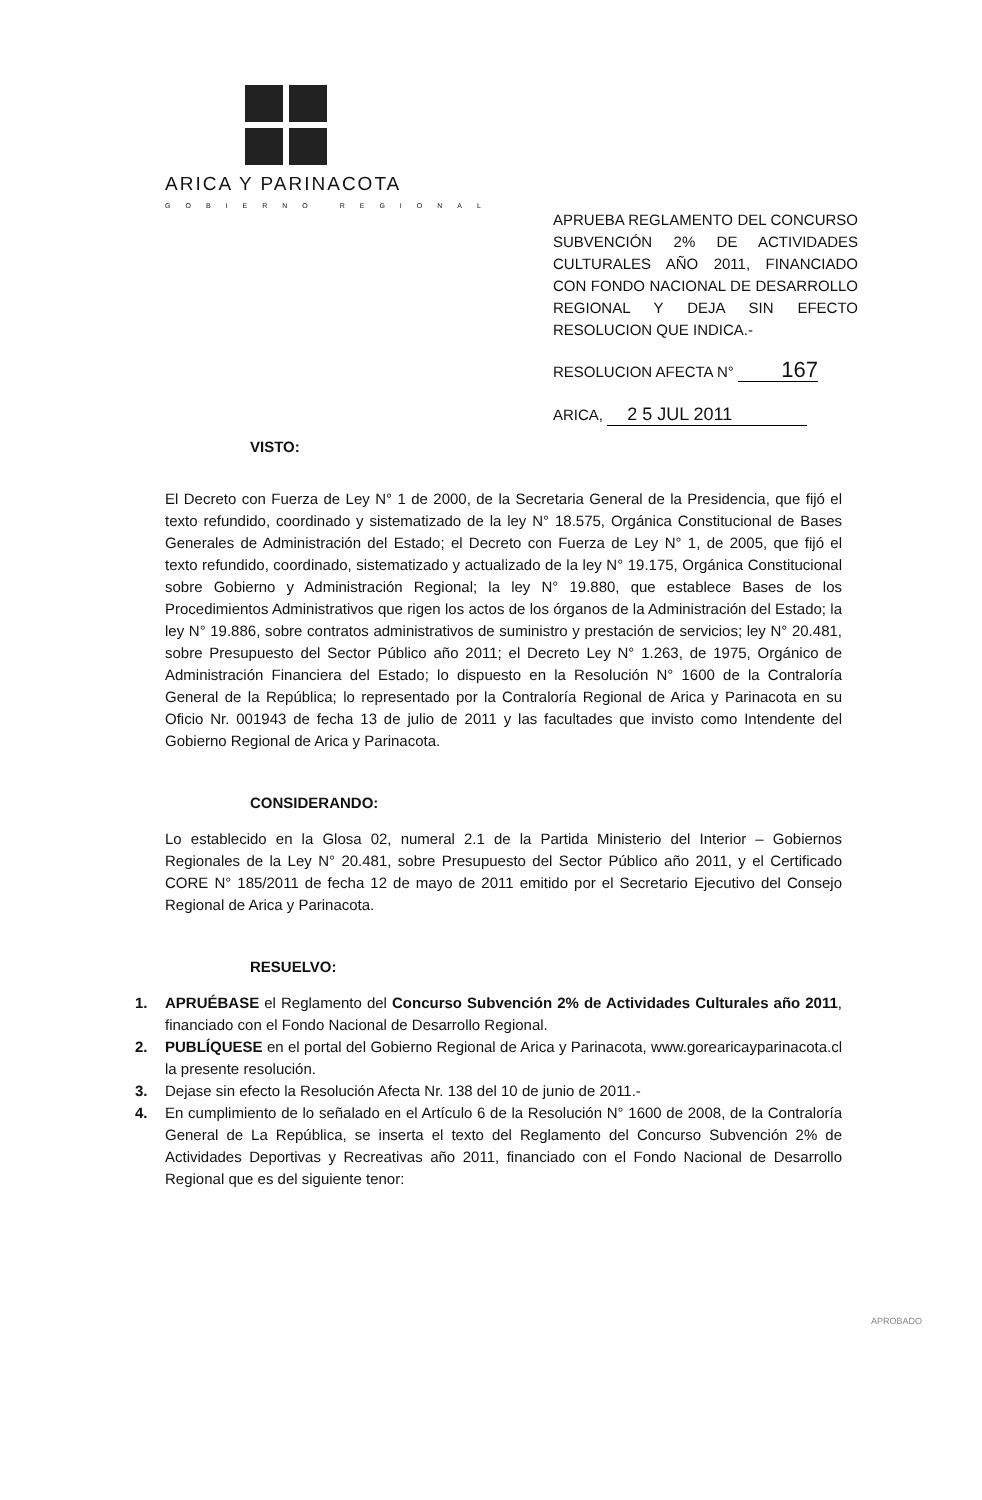ARICA Y PARINACOTA
GOBIERNO REGIONAL
APRUEBA REGLAMENTO DEL CONCURSO SUBVENCIÓN 2% DE ACTIVIDADES CULTURALES AÑO 2011, FINANCIADO CON FONDO NACIONAL DE DESARROLLO REGIONAL Y DEJA SIN EFECTO RESOLUCION QUE INDICA.-
RESOLUCION AFECTA N° 167
ARICA, 2 5 JUL 2011
VISTO:
El Decreto con Fuerza de Ley N° 1 de 2000, de la Secretaria General de la Presidencia, que fijó el texto refundido, coordinado y sistematizado de la ley N° 18.575, Orgánica Constitucional de Bases Generales de Administración del Estado; el Decreto con Fuerza de Ley N° 1, de 2005, que fijó el texto refundido, coordinado, sistematizado y actualizado de la ley N° 19.175, Orgánica Constitucional sobre Gobierno y Administración Regional; la ley N° 19.880, que establece Bases de los Procedimientos Administrativos que rigen los actos de los órganos de la Administración del Estado; la ley N° 19.886, sobre contratos administrativos de suministro y prestación de servicios; ley N° 20.481, sobre Presupuesto del Sector Público año 2011; el Decreto Ley N° 1.263, de 1975, Orgánico de Administración Financiera del Estado; lo dispuesto en la Resolución N° 1600 de la Contraloría General de la República; lo representado por la Contraloría Regional de Arica y Parinacota en su Oficio Nr. 001943 de fecha 13 de julio de 2011 y las facultades que invisto como Intendente del Gobierno Regional de Arica y Parinacota.
CONSIDERANDO:
Lo establecido en la Glosa 02, numeral 2.1 de la Partida Ministerio del Interior – Gobiernos Regionales de la Ley N° 20.481, sobre Presupuesto del Sector Público año 2011, y el Certificado CORE N° 185/2011 de fecha 12 de mayo de 2011 emitido por el Secretario Ejecutivo del Consejo Regional de Arica y Parinacota.
RESUELVO:
1. APRUÉBASE el Reglamento del Concurso Subvención 2% de Actividades Culturales año 2011, financiado con el Fondo Nacional de Desarrollo Regional.
2. PUBLÍQUESE en el portal del Gobierno Regional de Arica y Parinacota, www.gorearicayparinacota.cl la presente resolución.
3. Dejase sin efecto la Resolución Afecta Nr. 138 del 10 de junio de 2011.-
4. En cumplimiento de lo señalado en el Artículo 6 de la Resolución N° 1600 de 2008, de la Contraloría General de La República, se inserta el texto del Reglamento del Concurso Subvención 2% de Actividades Deportivas y Recreativas año 2011, financiado con el Fondo Nacional de Desarrollo Regional que es del siguiente tenor:
APROBADO